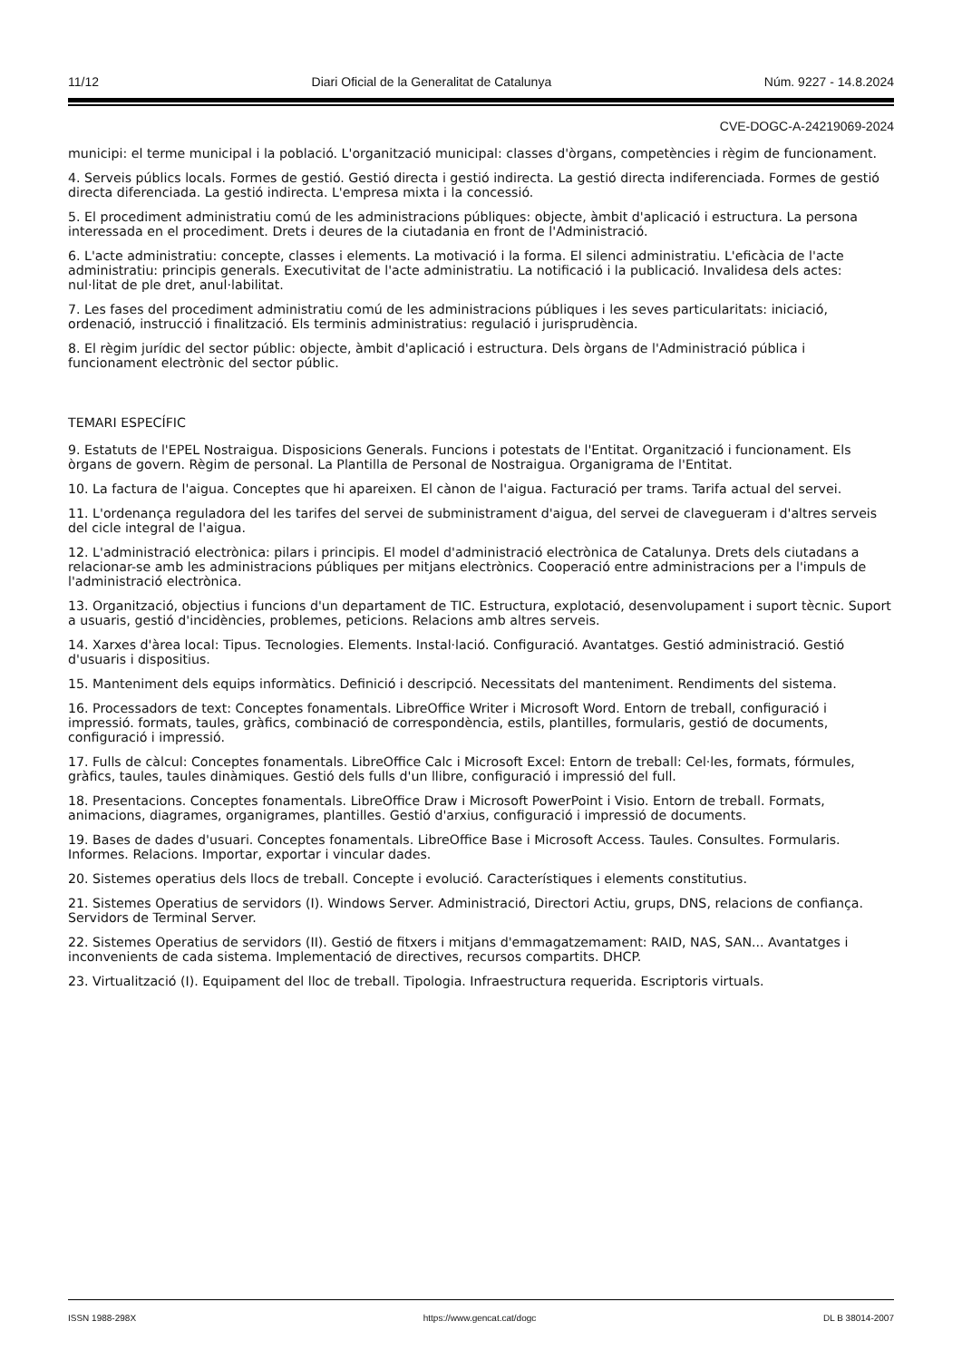11/12 Diari Oficial de la Generalitat de Catalunya Núm. 9227 - 14.8.2024
CVE-DOGC-A-24219069-2024
municipi: el terme municipal i la població. L'organització municipal: classes d'òrgans, competències i règim de funcionament.
4. Serveis públics locals. Formes de gestió. Gestió directa i gestió indirecta. La gestió directa indiferenciada. Formes de gestió directa diferenciada. La gestió indirecta. L'empresa mixta i la concessió.
5. El procediment administratiu comú de les administracions públiques: objecte, àmbit d'aplicació i estructura. La persona interessada en el procediment. Drets i deures de la ciutadania en front de l'Administració.
6. L'acte administratiu: concepte, classes i elements. La motivació i la forma. El silenci administratiu. L'eficàcia de l'acte administratiu: principis generals. Executivitat de l'acte administratiu. La notificació i la publicació. Invalidesa dels actes: nul·litat de ple dret, anul·labilitat.
7. Les fases del procediment administratiu comú de les administracions públiques i les seves particularitats: iniciació, ordenació, instrucció i finalització. Els terminis administratius: regulació i jurisprudència.
8. El règim jurídic del sector públic: objecte, àmbit d'aplicació i estructura. Dels òrgans de l'Administració pública i funcionament electrònic del sector públic.
TEMARI ESPECÍFIC
9. Estatuts de l'EPEL Nostraigua. Disposicions Generals. Funcions i potestats de l'Entitat. Organització i funcionament. Els òrgans de govern. Règim de personal. La Plantilla de Personal de Nostraigua. Organigrama de l'Entitat.
10. La factura de l'aigua. Conceptes que hi apareixen. El cànon de l'aigua. Facturació per trams. Tarifa actual del servei.
11. L'ordenança reguladora del les tarifes del servei de subministrament d'aigua, del servei de clavegueram i d'altres serveis del cicle integral de l'aigua.
12. L'administració electrònica: pilars i principis. El model d'administració electrònica de Catalunya. Drets dels ciutadans a relacionar-se amb les administracions públiques per mitjans electrònics. Cooperació entre administracions per a l'impuls de l'administració electrònica.
13. Organització, objectius i funcions d'un departament de TIC. Estructura, explotació, desenvolupament i suport tècnic. Suport a usuaris, gestió d'incidències, problemes, peticions. Relacions amb altres serveis.
14. Xarxes d'àrea local: Tipus. Tecnologies. Elements. Instal·lació. Configuració. Avantatges. Gestió administració. Gestió d'usuaris i dispositius.
15. Manteniment dels equips informàtics. Definició i descripció. Necessitats del manteniment. Rendiments del sistema.
16. Processadors de text: Conceptes fonamentals. LibreOffice Writer i Microsoft Word. Entorn de treball, configuració i impressió. formats, taules, gràfics, combinació de correspondència, estils, plantilles, formularis, gestió de documents, configuració i impressió.
17. Fulls de càlcul: Conceptes fonamentals. LibreOffice Calc i Microsoft Excel: Entorn de treball: Cel·les, formats, fórmules, gràfics, taules, taules dinàmiques. Gestió dels fulls d'un llibre, configuració i impressió del full.
18. Presentacions. Conceptes fonamentals. LibreOffice Draw i Microsoft PowerPoint i Visio. Entorn de treball. Formats, animacions, diagrames, organigrames, plantilles. Gestió d'arxius, configuració i impressió de documents.
19. Bases de dades d'usuari. Conceptes fonamentals. LibreOffice Base i Microsoft Access. Taules. Consultes. Formularis. Informes. Relacions. Importar, exportar i vincular dades.
20. Sistemes operatius dels llocs de treball. Concepte i evolució. Característiques i elements constitutius.
21. Sistemes Operatius de servidors (I). Windows Server. Administració, Directori Actiu, grups, DNS, relacions de confiança. Servidors de Terminal Server.
22. Sistemes Operatius de servidors (II). Gestió de fitxers i mitjans d'emmagatzemament: RAID, NAS, SAN... Avantatges i inconvenients de cada sistema. Implementació de directives, recursos compartits. DHCP.
23. Virtualització (I). Equipament del lloc de treball. Tipologia. Infraestructura requerida. Escriptoris virtuals.
ISSN 1988-298X https://www.gencat.cat/dogc DL B 38014-2007